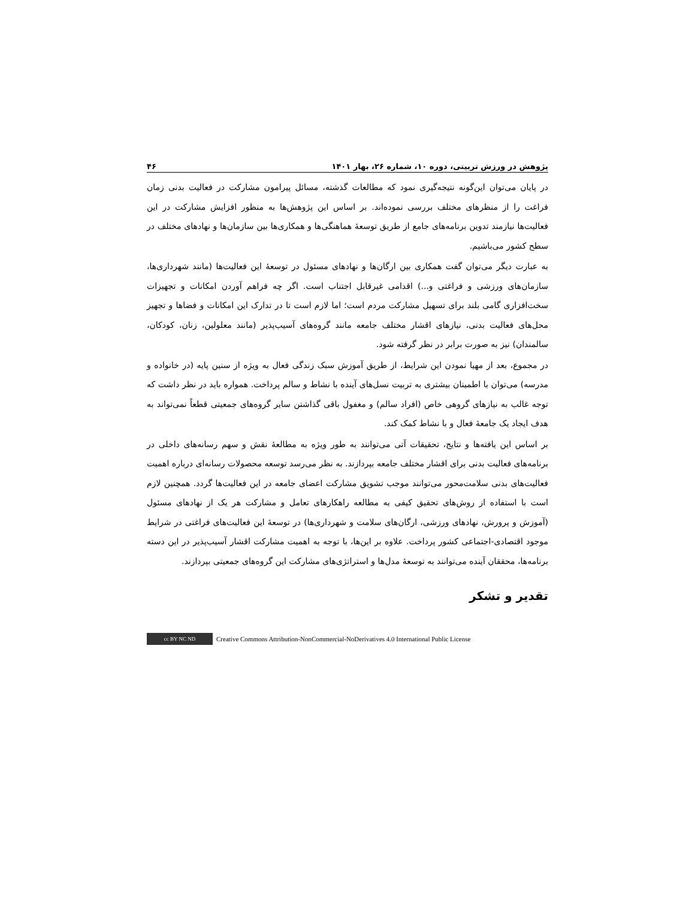پژوهش در ورزش تربیتی، دوره ۱۰، شماره ۲۶، بهار ۱۴۰۱ ۴۶
در پایان می‌توان این‌گونه نتیجه‌گیری نمود که مطالعات گذشته، مسائل پیرامون مشارکت در فعالیت بدنی زمان فراغت را از منظرهای مختلف بررسی نموده‌اند. بر اساس این پژوهش‌ها به منظور افزایش مشارکت در این فعالیت‌ها نیازمند تدوین برنامه‌های جامع از طریق توسعهٔ هماهنگی‌ها و همکاری‌ها بین سازمان‌ها و نهادهای مختلف در سطح کشور می‌باشیم.
به عبارت دیگر می‌توان گفت همکاری بین ارگان‌ها و نهادهای مسئول در توسعهٔ این فعالیت‌ها (مانند شهرداری‌ها، سازمان‌های ورزشی و فراغتی و...) اقدامی غیرقابل اجتناب است. اگر چه فراهم آوردن امکانات و تجهیزات سخت‌افزاری گامی بلند برای تسهیل مشارکت مردم است؛ اما لازم است تا در تدارک این امکانات و فضاها و تجهیز محل‌های فعالیت بدنی، نیازهای اقشار مختلف جامعه مانند گروه‌های آسیب‌پذیر (مانند معلولین، زنان، کودکان، سالمندان) نیز به صورت برابر در نظر گرفته شود.
در مجموع، بعد از مهیا نمودن این شرایط، از طریق آموزش سبک زندگی فعال به ویژه از سنین پایه (در خانواده و مدرسه) می‌توان با اطمینان بیشتری به تربیت نسل‌های آینده با نشاط و سالم پرداخت. همواره باید در نظر داشت که توجه غالب به نیازهای گروهی خاص (افراد سالم) و مغفول باقی گذاشتن سایر گروه‌های جمعیتی قطعاً نمی‌تواند به هدف ایجاد یک جامعهٔ فعال و با نشاط کمک کند.
بر اساس این یافته‌ها و نتایج، تحقیقات آتی می‌توانند به طور ویژه به مطالعهٔ نقش و سهم رسانه‌های داخلی در برنامه‌های فعالیت بدنی برای اقشار مختلف جامعه بپردازند. به نظر می‌رسد توسعه محصولات رسانه‌ای درباره اهمیت فعالیت‌های بدنی سلامت‌محور می‌توانند موجب تشویق مشارکت اعضای جامعه در این فعالیت‌ها گردد. همچنین لازم است با استفاده از روش‌های تحقیق کیفی به مطالعه راهکارهای تعامل و مشارکت هر یک از نهادهای مسئول (آموزش و پرورش، نهادهای ورزشی، ارگان‌های سلامت و شهرداری‌ها) در توسعهٔ این فعالیت‌های فراغتی در شرایط موجود اقتصادی-اجتماعی کشور پرداخت. علاوه بر این‌ها، با توجه به اهمیت مشارکت اقشار آسیب‌پذیر در این دسته برنامه‌ها، محققان آینده می‌توانند به توسعهٔ مدل‌ها و استراتژی‌های مشارکت این گروه‌های جمعیتی بپردازند.
تقدیر و تشکر
cc BY NC ND Creative Commons Attribution-NonCommercial-NoDerivatives 4.0 International Public License